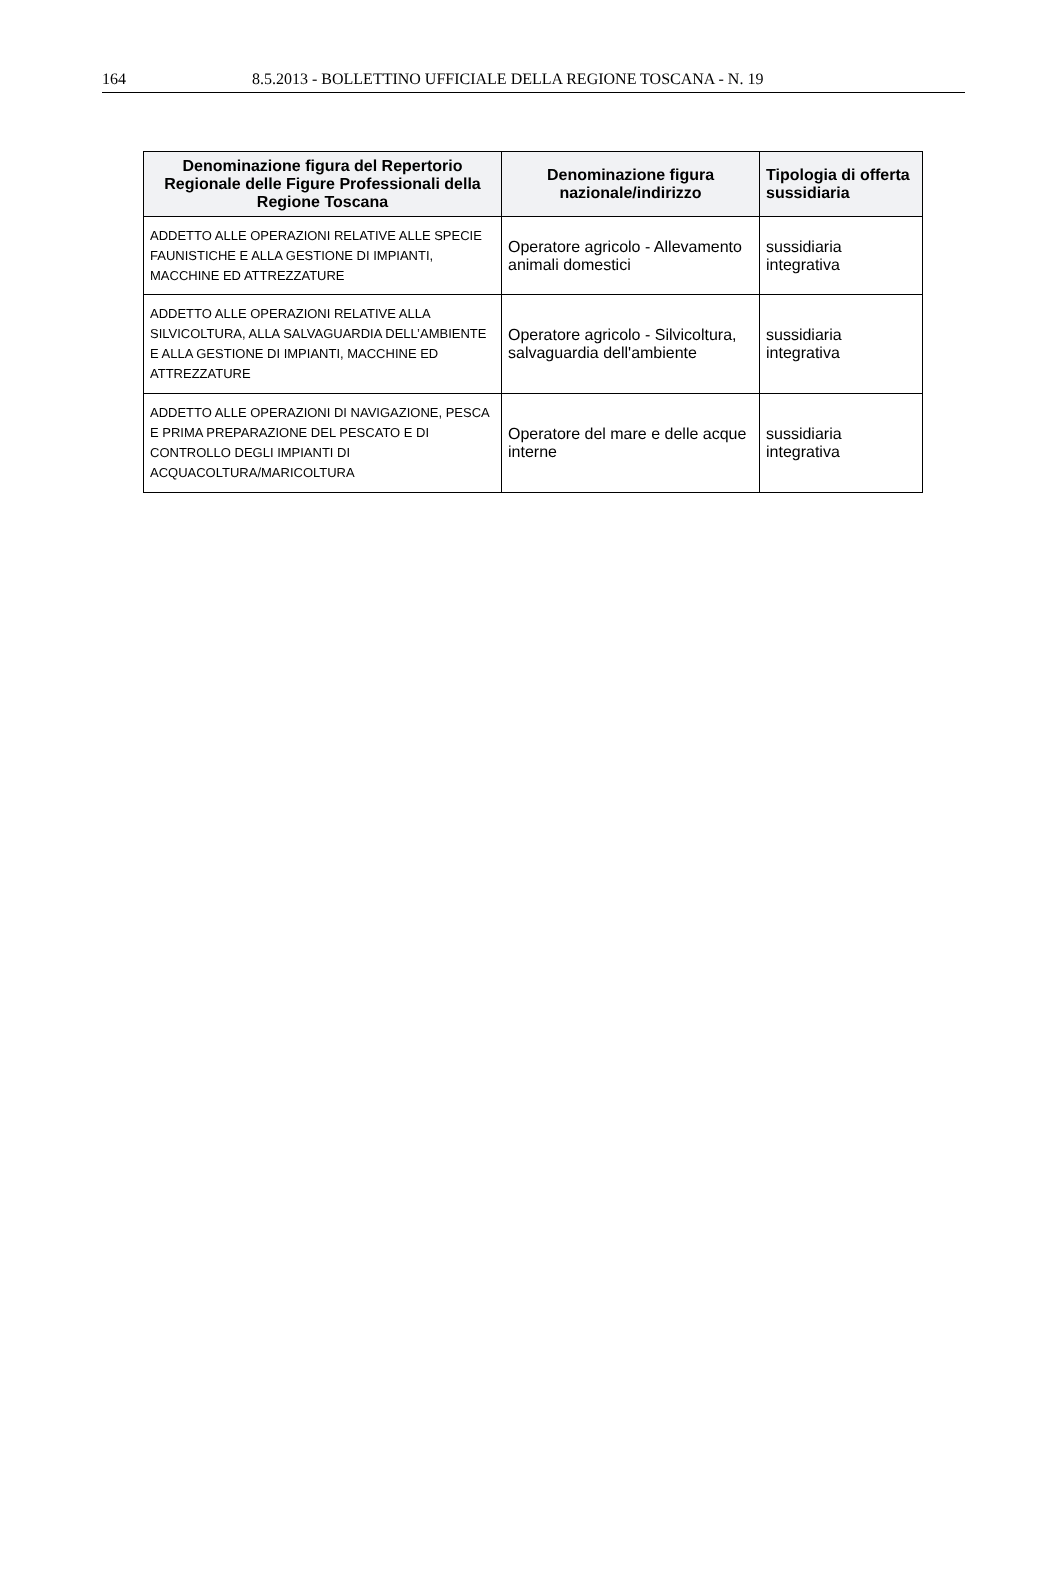164 8.5.2013 - BOLLETTINO UFFICIALE DELLA REGIONE TOSCANA - N. 19
| Denominazione figura del Repertorio Regionale delle Figure Professionali della Regione Toscana | Denominazione figura nazionale/indirizzo | Tipologia di offerta sussidiaria |
| --- | --- | --- |
| ADDETTO ALLE OPERAZIONI RELATIVE ALLE SPECIE FAUNISTICHE E ALLA GESTIONE DI IMPIANTI, MACCHINE ED ATTREZZATURE | Operatore agricolo - Allevamento animali domestici | sussidiaria integrativa |
| ADDETTO ALLE OPERAZIONI RELATIVE ALLA SILVICOLTURA, ALLA SALVAGUARDIA DELL’AMBIENTE E ALLA GESTIONE DI IMPIANTI, MACCHINE ED ATTREZZATURE | Operatore agricolo - Silvicoltura, salvaguardia dell'ambiente | sussidiaria integrativa |
| ADDETTO ALLE OPERAZIONI DI NAVIGAZIONE, PESCA E PRIMA PREPARAZIONE DEL PESCATO E DI CONTROLLO DEGLI IMPIANTI DI ACQUACOLTURA/MARICOLTURA | Operatore del mare e delle acque interne | sussidiaria integrativa |